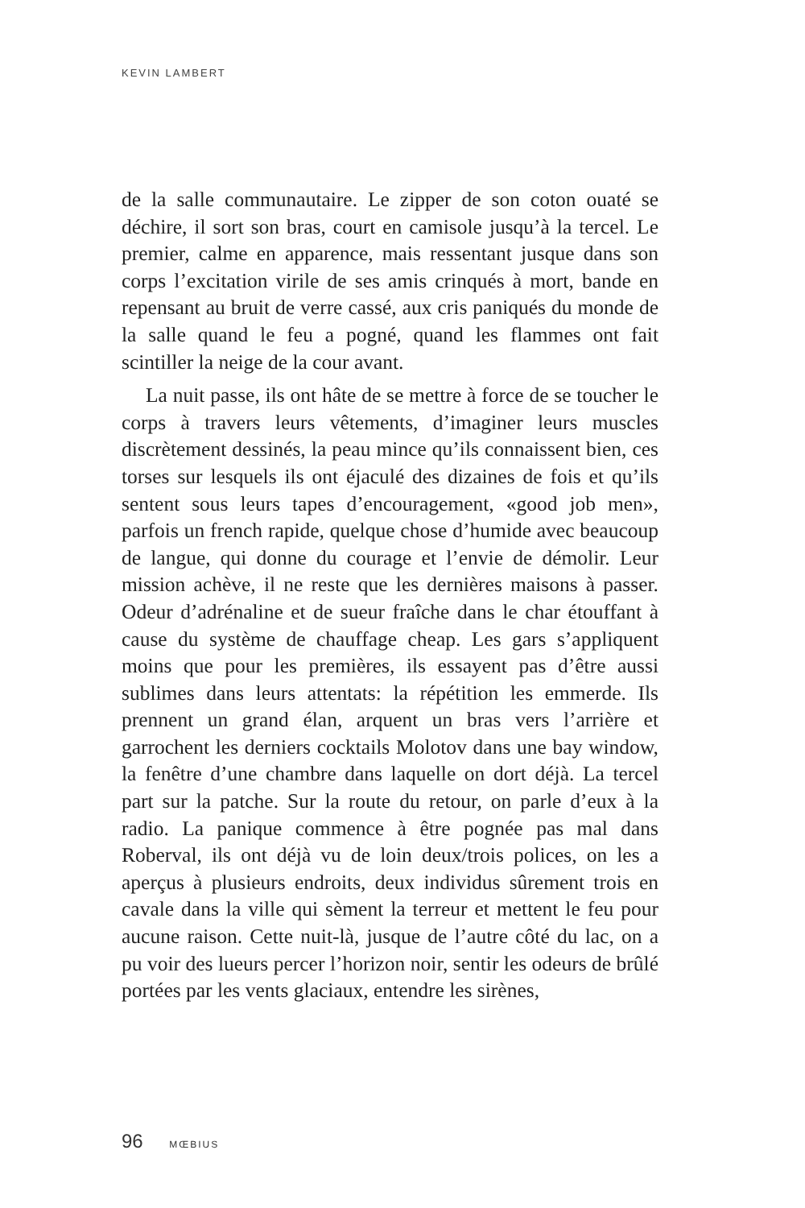KEVIN LAMBERT
de la salle communautaire. Le zipper de son coton ouaté se déchire, il sort son bras, court en camisole jusqu’à la tercel. Le premier, calme en apparence, mais ressentant jusque dans son corps l’excitation virile de ses amis crinqués à mort, bande en repensant au bruit de verre cassé, aux cris paniqués du monde de la salle quand le feu a pogné, quand les flammes ont fait scintiller la neige de la cour avant.
La nuit passe, ils ont hâte de se mettre à force de se toucher le corps à travers leurs vêtements, d’imaginer leurs muscles discrètement dessinés, la peau mince qu’ils connaissent bien, ces torses sur lesquels ils ont éjaculé des dizaines de fois et qu’ils sentent sous leurs tapes d’encouragement, «good job men», parfois un french rapide, quelque chose d’humide avec beaucoup de langue, qui donne du courage et l’envie de démolir. Leur mission achève, il ne reste que les dernières maisons à passer. Odeur d’adrénaline et de sueur fraîche dans le char étouffant à cause du système de chauffage cheap. Les gars s’appliquent moins que pour les premières, ils essayent pas d’être aussi sublimes dans leurs attentats: la répétition les emmerde. Ils prennent un grand élan, arquent un bras vers l’arrière et garrochent les derniers cocktails Molotov dans une bay window, la fenêtre d’une chambre dans laquelle on dort déjà. La tercel part sur la patche. Sur la route du retour, on parle d’eux à la radio. La panique commence à être pognée pas mal dans Roberval, ils ont déjà vu de loin deux/trois polices, on les a aperçus à plusieurs endroits, deux individus sûrement trois en cavale dans la ville qui sèment la terreur et mettent le feu pour aucune raison. Cette nuit-là, jusque de l’autre côté du lac, on a pu voir des lueurs percer l’horizon noir, sentir les odeurs de brûlé portées par les vents glaciaux, entendre les sirènes,
96 MŒBIUS